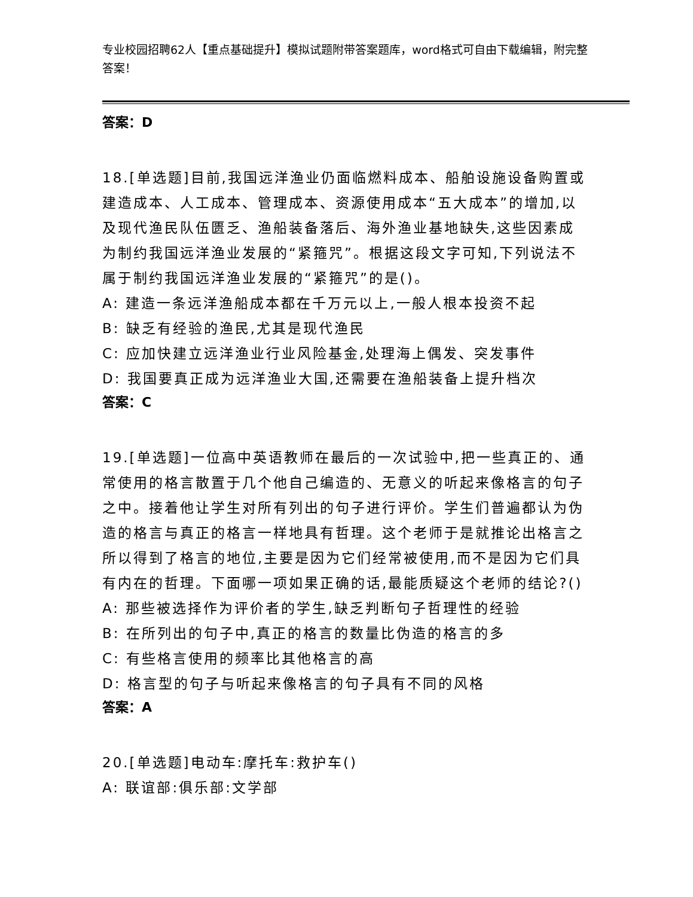专业校园招聘62人【重点基础提升】模拟试题附带答案题库，word格式可自由下载编辑，附完整答案！
答案：D
18.[单选题]目前,我国远洋渔业仍面临燃料成本、船舶设施设备购置或建造成本、人工成本、管理成本、资源使用成本“五大成本”的增加,以及现代渔民队伍匮乏、渔船装备落后、海外渔业基地缺失,这些因素成为制约我国远洋渔业发展的“紧箍咒”。根据这段文字可知,下列说法不属于制约我国远洋渔业发展的“紧箍咒”的是()。
A: 建造一条远洋渔船成本都在千万元以上,一般人根本投资不起
B: 缺乏有经验的渔民,尤其是现代渔民
C: 应加快建立远洋渔业行业风险基金,处理海上偶发、突发事件
D: 我国要真正成为远洋渔业大国,还需要在渔船装备上提升档次
答案：C
19.[单选题]一位高中英语教师在最后的一次试验中,把一些真正的、通常使用的格言散置于几个他自己编造的、无意义的听起来像格言的句子之中。接着他让学生对所有列出的句子进行评价。学生们普遍都认为伪造的格言与真正的格言一样地具有哲理。这个老师于是就推论出格言之所以得到了格言的地位,主要是因为它们经常被使用,而不是因为它们具有内在的哲理。下面哪一项如果正确的话,最能质疑这个老师的结论?()
A: 那些被选择作为评价者的学生,缺乏判断句子哲理性的经验
B: 在所列出的句子中,真正的格言的数量比伪造的格言的多
C: 有些格言使用的频率比其他格言的高
D: 格言型的句子与听起来像格言的句子具有不同的风格
答案：A
20.[单选题]电动车:摩托车:救护车()
A: 联谊部:俱乐部:文学部